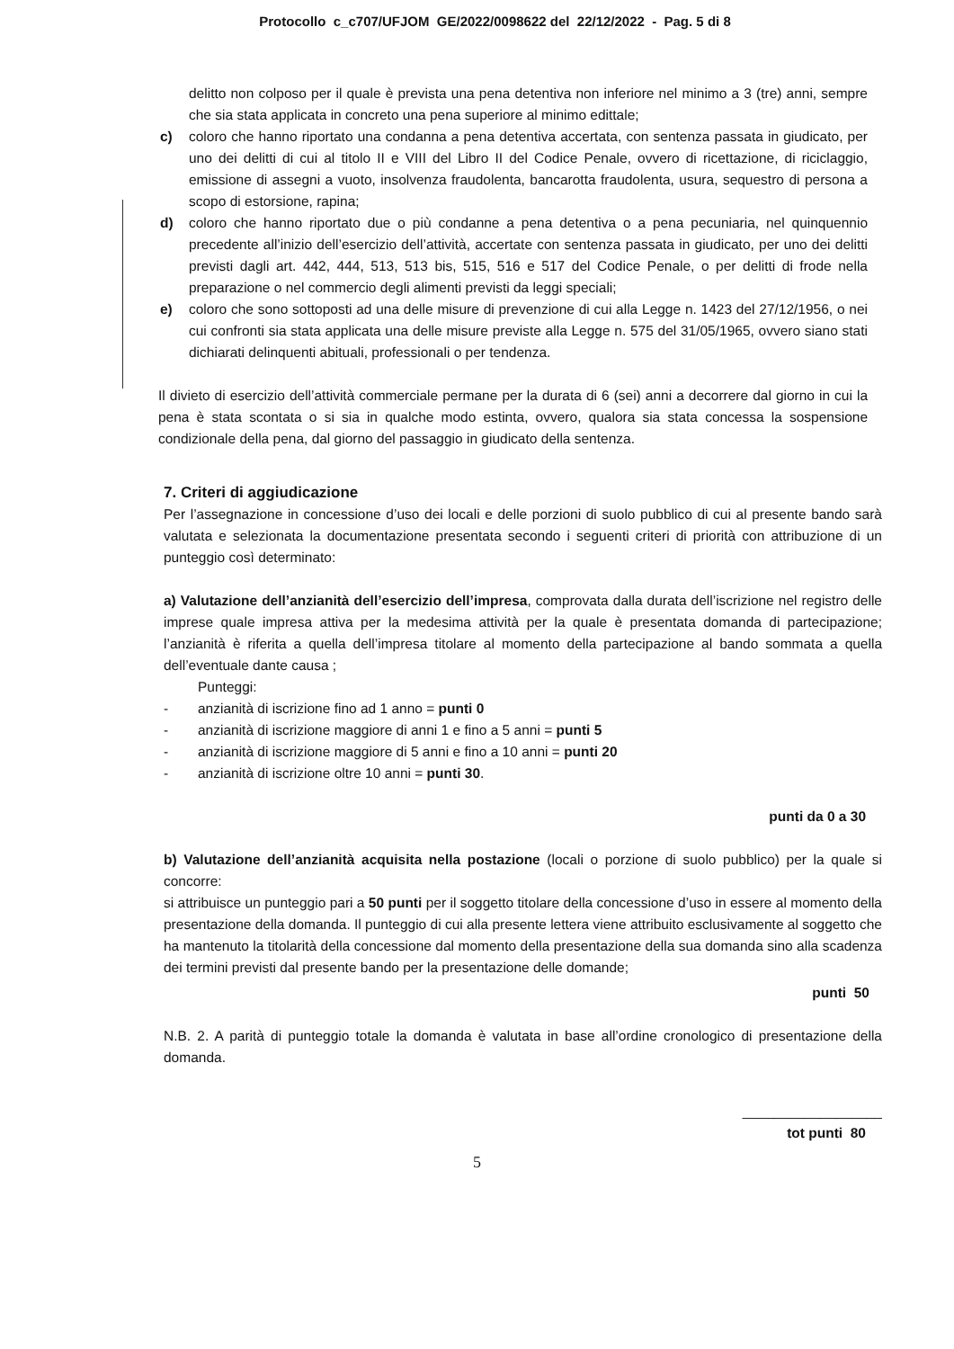Protocollo c_c707/UFJOM GE/2022/0098622 del 22/12/2022 - Pag. 5 di 8
delitto non colposo per il quale è prevista una pena detentiva non inferiore nel minimo a 3 (tre) anni, sempre che sia stata applicata in concreto una pena superiore al minimo edittale;
c) coloro che hanno riportato una condanna a pena detentiva accertata, con sentenza passata in giudicato, per uno dei delitti di cui al titolo II e VIII del Libro II del Codice Penale, ovvero di ricettazione, di riciclaggio, emissione di assegni a vuoto, insolvenza fraudolenta, bancarotta fraudolenta, usura, sequestro di persona a scopo di estorsione, rapina;
d) coloro che hanno riportato due o più condanne a pena detentiva o a pena pecuniaria, nel quinquennio precedente all’inizio dell’esercizio dell’attività, accertate con sentenza passata in giudicato, per uno dei delitti previsti dagli art. 442, 444, 513, 513 bis, 515, 516 e 517 del Codice Penale, o per delitti di frode nella preparazione o nel commercio degli alimenti previsti da leggi speciali;
e) coloro che sono sottoposti ad una delle misure di prevenzione di cui alla Legge n. 1423 del 27/12/1956, o nei cui confronti sia stata applicata una delle misure previste alla Legge n. 575 del 31/05/1965, ovvero siano stati dichiarati delinquenti abituali, professionali o per tendenza.
Il divieto di esercizio dell’attività commerciale permane per la durata di 6 (sei) anni a decorrere dal giorno in cui la pena è stata scontata o si sia in qualche modo estinta, ovvero, qualora sia stata concessa la sospensione condizionale della pena, dal giorno del passaggio in giudicato della sentenza.
7. Criteri di aggiudicazione
Per l’assegnazione in concessione d’uso dei locali e delle porzioni di suolo pubblico di cui al presente bando sarà valutata e selezionata la documentazione presentata secondo i seguenti criteri di priorità con attribuzione di un punteggio così determinato:
a) Valutazione dell’anzianità dell’esercizio dell’impresa, comprovata dalla durata dell’iscrizione nel registro delle imprese quale impresa attiva per la medesima attività per la quale è presentata domanda di partecipazione; l’anzianità è riferita a quella dell’impresa titolare al momento della partecipazione al bando sommata a quella dell’eventuale dante causa ;
Punteggi:
- anzianità di iscrizione fino ad 1 anno = punti 0
- anzianità di iscrizione maggiore di anni 1 e fino a 5 anni = punti 5
- anzianità di iscrizione maggiore di 5 anni e fino a 10 anni = punti 20
- anzianità di iscrizione oltre 10 anni = punti 30.
punti da 0 a 30
b) Valutazione dell’anzianità acquisita nella postazione (locali o porzione di suolo pubblico) per la quale si concorre:
si attribuisce un punteggio pari a 50 punti per il soggetto titolare della concessione d’uso in essere al momento della presentazione della domanda. Il punteggio di cui alla presente lettera viene attribuito esclusivamente al soggetto che ha mantenuto la titolarità della concessione dal momento della presentazione della sua domanda sino alla scadenza dei termini previsti dal presente bando per la presentazione delle domande;
punti 50
N.B. 2. A parità di punteggio totale la domanda è valutata in base all’ordine cronologico di presentazione della domanda.
__________________
tot punti 80
5